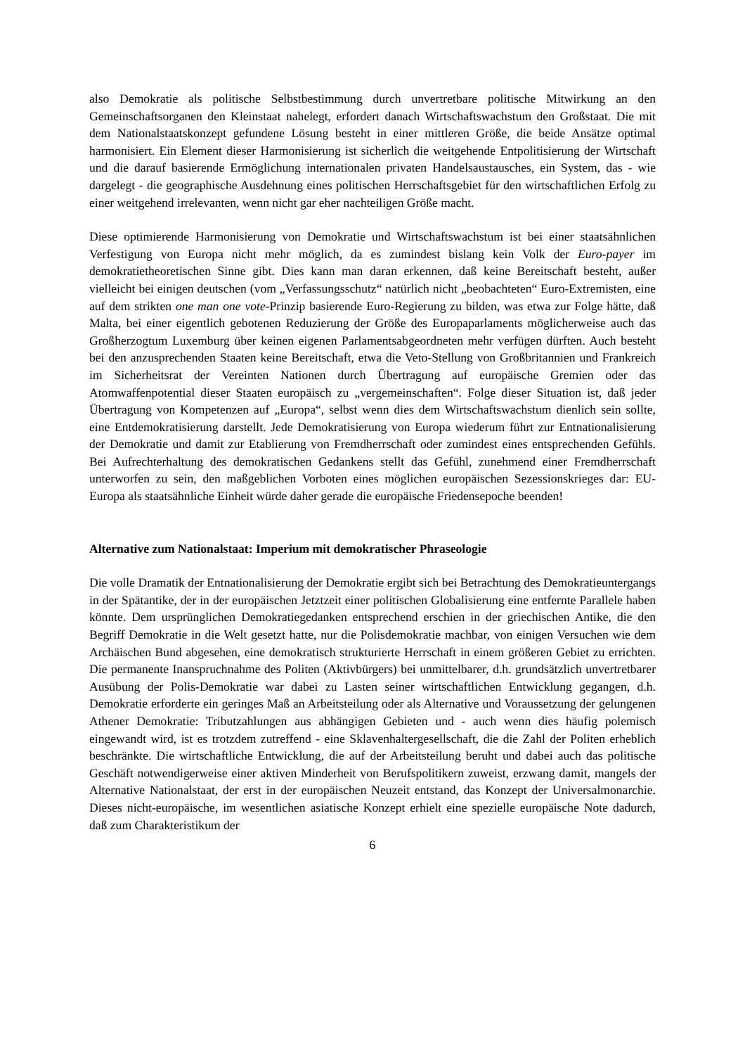also Demokratie als politische Selbstbestimmung durch unvertretbare politische Mitwirkung an den Gemeinschaftsorganen den Kleinstaat nahelegt, erfordert danach Wirtschaftswachstum den Großstaat. Die mit dem Nationalstaatskonzept gefundene Lösung besteht in einer mittleren Größe, die beide Ansätze optimal harmonisiert. Ein Element dieser Harmonisierung ist sicherlich die weitgehende Entpolitisierung der Wirtschaft und die darauf basierende Ermöglichung internationalen privaten Handelsaustausches, ein System, das - wie dargelegt - die geographische Ausdehnung eines politischen Herrschaftsgebiet für den wirtschaftlichen Erfolg zu einer weitgehend irrelevanten, wenn nicht gar eher nachteiligen Größe macht.
Diese optimierende Harmonisierung von Demokratie und Wirtschaftswachstum ist bei einer staatsähnlichen Verfestigung von Europa nicht mehr möglich, da es zumindest bislang kein Volk der Euro-payer im demokratietheoretischen Sinne gibt. Dies kann man daran erkennen, daß keine Bereitschaft besteht, außer vielleicht bei einigen deutschen (vom „Verfassungsschutz“ natürlich nicht „beobachteten“ Euro-Extremisten, eine auf dem strikten one man one vote-Prinzip basierende Euro-Regierung zu bilden, was etwa zur Folge hätte, daß Malta, bei einer eigentlich gebotenen Reduzierung der Größe des Europaparlaments möglicherweise auch das Großherzogtum Luxemburg über keinen eigenen Parlamentsabgeordneten mehr verfügen dürften. Auch besteht bei den anzusprechenden Staaten keine Bereitschaft, etwa die Veto-Stellung von Großbritannien und Frankreich im Sicherheitsrat der Vereinten Nationen durch Übertragung auf europäische Gremien oder das Atomwaffenpotential dieser Staaten europäisch zu „vergemeinschaften“. Folge dieser Situation ist, daß jeder Übertragung von Kompetenzen auf „Europa“, selbst wenn dies dem Wirtschaftswachstum dienlich sein sollte, eine Entdemokratisierung darstellt. Jede Demokratisierung von Europa wiederum führt zur Entnationalisierung der Demokratie und damit zur Etablierung von Fremdherrschaft oder zumindest eines entsprechenden Gefühls. Bei Aufrechterhaltung des demokratischen Gedankens stellt das Gefühl, zunehmend einer Fremdherrschaft unterworfen zu sein, den maßgeblichen Vorboten eines möglichen europäischen Sezessionskrieges dar: EU-Europa als staatsähnliche Einheit würde daher gerade die europäische Friedensepoche beenden!
Alternative zum Nationalstaat: Imperium mit demokratischer Phraseologie
Die volle Dramatik der Entnationalisierung der Demokratie ergibt sich bei Betrachtung des Demokratieuntergangs in der Spätantike, der in der europäischen Jetztzeit einer politischen Globalisierung eine entfernte Parallele haben könnte. Dem ursprünglichen Demokratiegedanken entsprechend erschien in der griechischen Antike, die den Begriff Demokratie in die Welt gesetzt hatte, nur die Polisdemokratie machbar, von einigen Versuchen wie dem Archäischen Bund abgesehen, eine demokratisch strukturierte Herrschaft in einem größeren Gebiet zu errichten. Die permanente Inanspruchnahme des Politen (Aktivbürgers) bei unmittelbarer, d.h. grundsätzlich unvertretbarer Ausübung der Polis-Demokratie war dabei zu Lasten seiner wirtschaftlichen Entwicklung gegangen, d.h. Demokratie erforderte ein geringes Maß an Arbeitsteilung oder als Alternative und Voraussetzung der gelungenen Athener Demokratie: Tributzahlungen aus abhängigen Gebieten und - auch wenn dies häufig polemisch eingewandt wird, ist es trotzdem zutreffend - eine Sklavenhaltergesellschaft, die die Zahl der Politen erheblich beschränkte. Die wirtschaftliche Entwicklung, die auf der Arbeitsteilung beruht und dabei auch das politische Geschäft notwendigerweise einer aktiven Minderheit von Berufspolitikern zuweist, erzwang damit, mangels der Alternative Nationalstaat, der erst in der europäischen Neuzeit entstand, das Konzept der Universalmonarchie. Dieses nicht-europäische, im wesentlichen asiatische Konzept erhielt eine spezielle europäische Note dadurch, daß zum Charakteristikum der
6